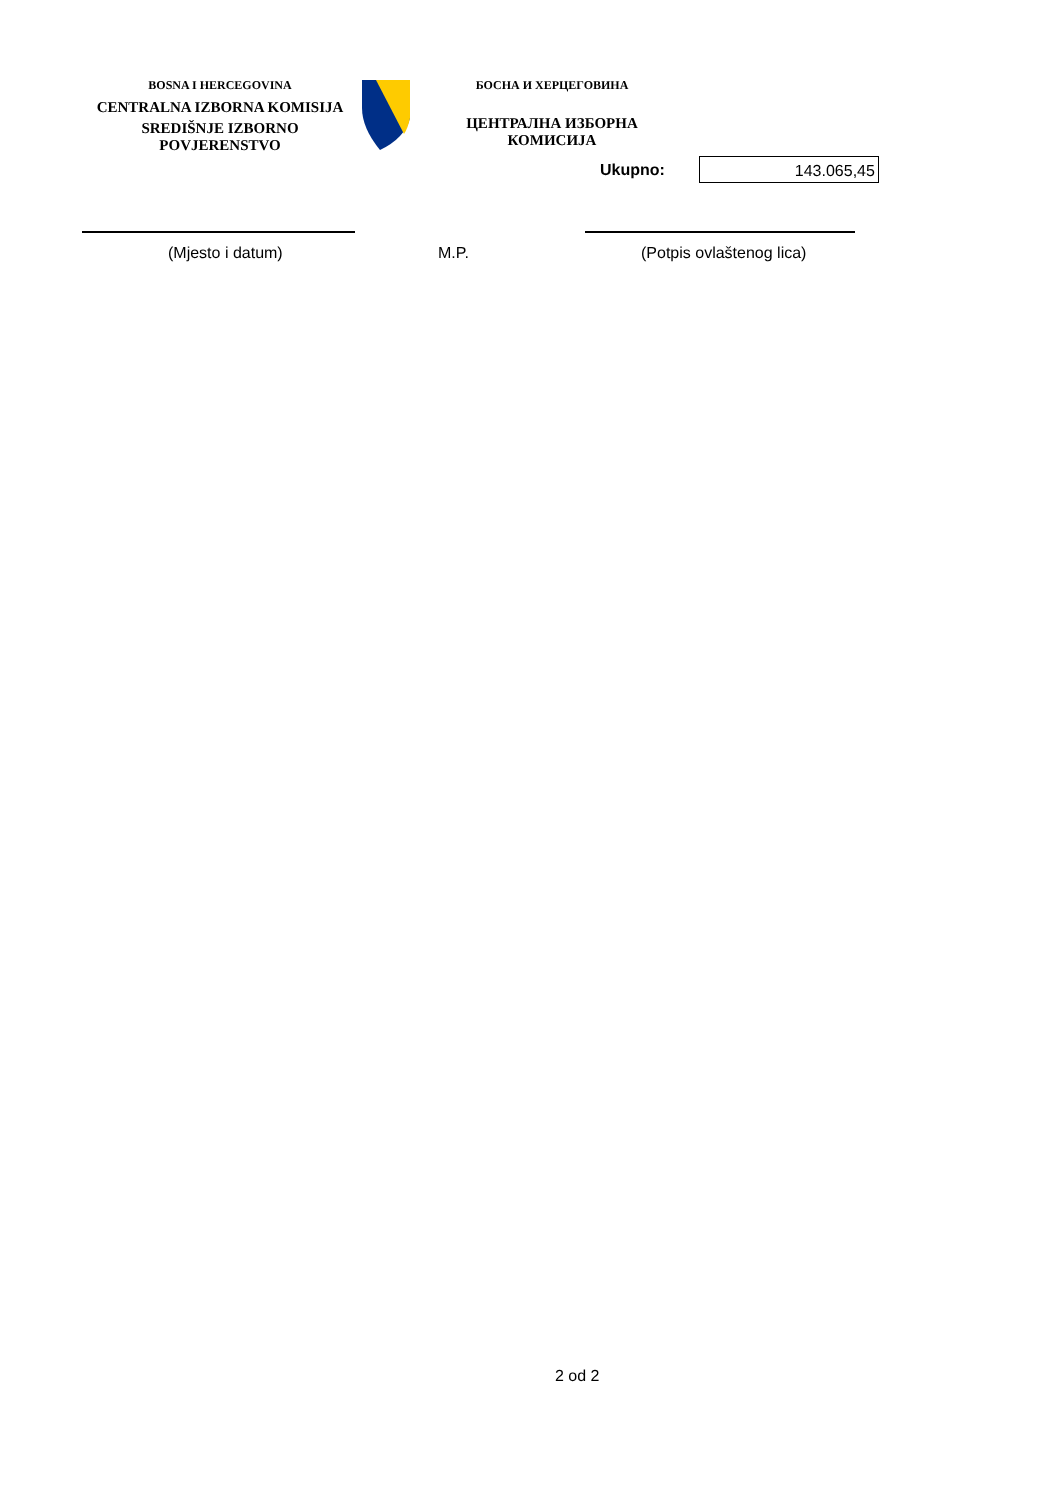BOSNA I HERCEGOVINA
CENTRALNA IZBORNA KOMISIJA
SREDIŠNJE IZBORNO POVJERENSTVO
БОСНА И ХЕРЦЕГОВИНА
ЦЕНТРАЛНА ИЗБОРНА КОМИСИЈА
Ukupno:
143.065,45
(Mjesto i datum) M.P. (Potpis ovlaštenog lica)
2 od 2